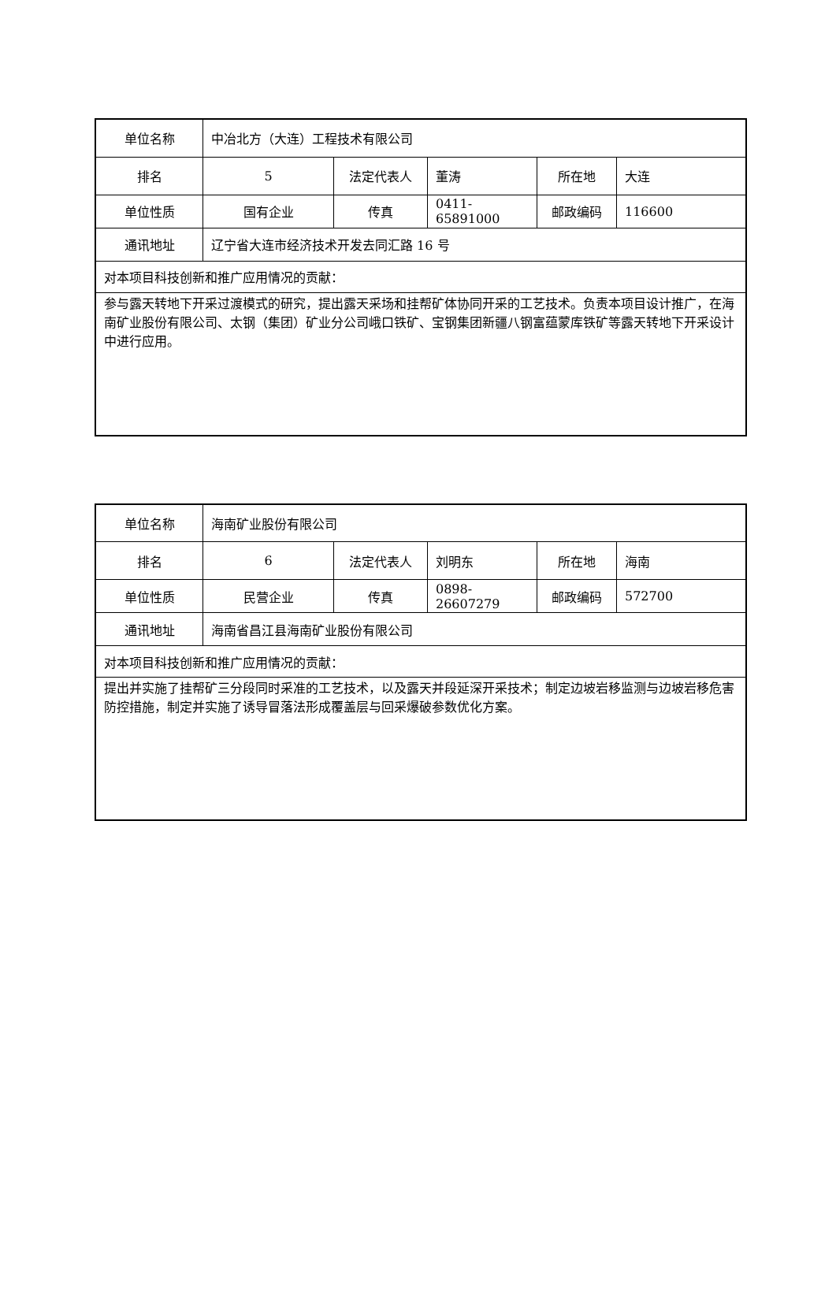| 单位名称 | 中冶北方（大连）工程技术有限公司 | | | | |
| 排名 | 5 | 法定代表人 | 董涛 | 所在地 | 大连 |
| 单位性质 | 国有企业 | 传真 | 0411-65891000 | 邮政编码 | 116600 |
| 通讯地址 | 辽宁省大连市经济技术开发去同汇路 16 号 | | | | |
| 对本项目科技创新和推广应用情况的贡献： | | | | | |
| 参与露天转地下开采过渡模式的研究，提出露天采场和挂帮矿体协同开采的工艺技术。负责本项目设计推广，在海南矿业股份有限公司、太钢（集团）矿业分公司峨口铁矿、宝钢集团新疆八钢富蕴蒙库铁矿等露天转地下开采设计中进行应用。 | | | | | |
| 单位名称 | 海南矿业股份有限公司 | | | | |
| 排名 | 6 | 法定代表人 | 刘明东 | 所在地 | 海南 |
| 单位性质 | 民营企业 | 传真 | 0898-26607279 | 邮政编码 | 572700 |
| 通讯地址 | 海南省昌江县海南矿业股份有限公司 | | | | |
| 对本项目科技创新和推广应用情况的贡献： | | | | | |
| 提出并实施了挂帮矿三分段同时采准的工艺技术，以及露天并段延深开采技术；制定边坡岩移监测与边坡岩移危害防控措施，制定并实施了诱导冒落法形成覆盖层与回采爆破参数优化方案。 | | | | | |